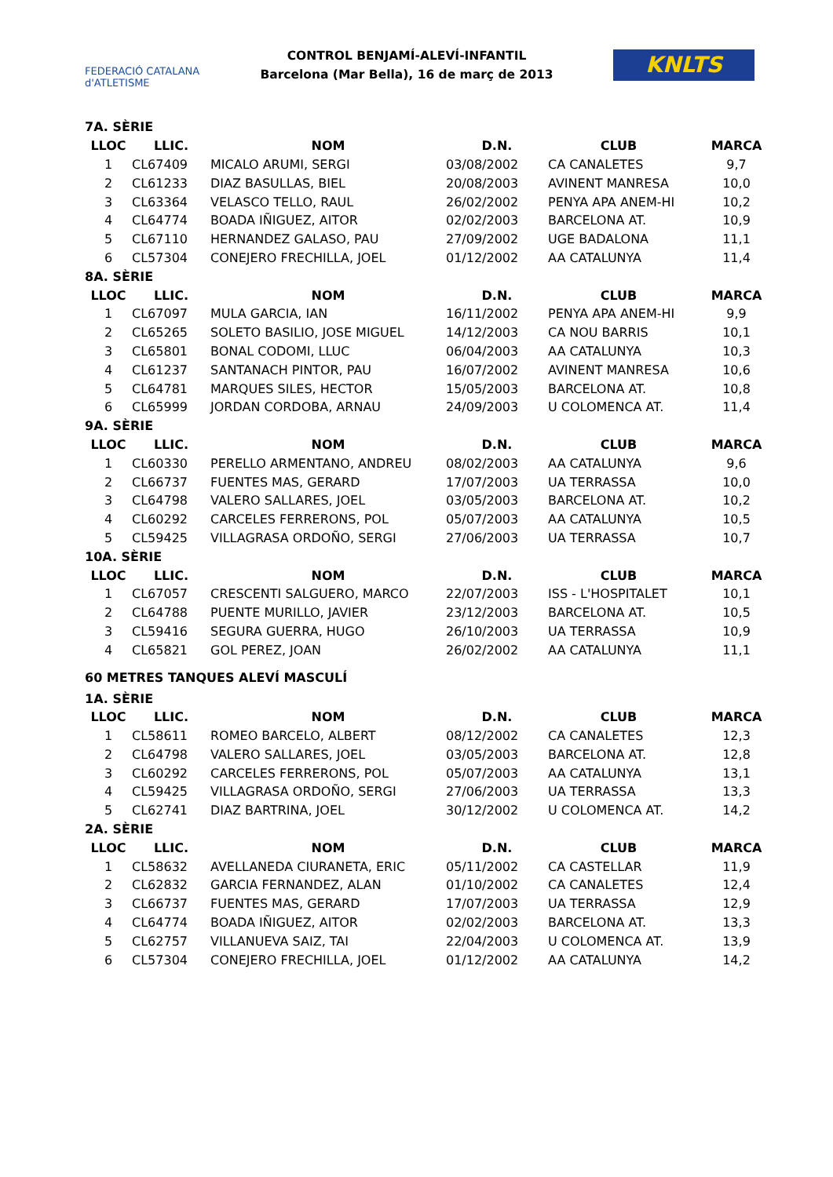FEDERACIÓ CATALANA d'ATLETISME
CONTROL BENJAMÍ-ALEVÍ-INFANTIL
Barcelona (Mar Bella), 16 de març de 2013
KNLTS
| 7A. SÈRIE | | | | | |
| LLOC | LLIC. | NOM | D.N. | CLUB | MARCA |
| 1 | CL67409 | MICALO ARUMI, SERGI | 03/08/2002 | CA CANALETES | 9,7 |
| 2 | CL61233 | DIAZ BASULLAS, BIEL | 20/08/2003 | AVINENT MANRESA | 10,0 |
| 3 | CL63364 | VELASCO TELLO, RAUL | 26/02/2002 | PENYA APA ANEM-HI | 10,2 |
| 4 | CL64774 | BOADA IÑIGUEZ, AITOR | 02/02/2003 | BARCELONA AT. | 10,9 |
| 5 | CL67110 | HERNANDEZ GALASO, PAU | 27/09/2002 | UGE BADALONA | 11,1 |
| 6 | CL57304 | CONEJERO FRECHILLA, JOEL | 01/12/2002 | AA CATALUNYA | 11,4 |
| 8A. SÈRIE | | | | | |
| LLOC | LLIC. | NOM | D.N. | CLUB | MARCA |
| 1 | CL67097 | MULA GARCIA, IAN | 16/11/2002 | PENYA APA ANEM-HI | 9,9 |
| 2 | CL65265 | SOLETO BASILIO, JOSE MIGUEL | 14/12/2003 | CA NOU BARRIS | 10,1 |
| 3 | CL65801 | BONAL CODOMI, LLUC | 06/04/2003 | AA CATALUNYA | 10,3 |
| 4 | CL61237 | SANTANACH PINTOR, PAU | 16/07/2002 | AVINENT MANRESA | 10,6 |
| 5 | CL64781 | MARQUES SILES, HECTOR | 15/05/2003 | BARCELONA AT. | 10,8 |
| 6 | CL65999 | JORDAN CORDOBA, ARNAU | 24/09/2003 | U COLOMENCA AT. | 11,4 |
| 9A. SÈRIE | | | | | |
| LLOC | LLIC. | NOM | D.N. | CLUB | MARCA |
| 1 | CL60330 | PERELLO ARMENTANO, ANDREU | 08/02/2003 | AA CATALUNYA | 9,6 |
| 2 | CL66737 | FUENTES MAS, GERARD | 17/07/2003 | UA TERRASSA | 10,0 |
| 3 | CL64798 | VALERO SALLARES, JOEL | 03/05/2003 | BARCELONA AT. | 10,2 |
| 4 | CL60292 | CARCELES FERRERONS, POL | 05/07/2003 | AA CATALUNYA | 10,5 |
| 5 | CL59425 | VILLAGRASA ORDOÑO, SERGI | 27/06/2003 | UA TERRASSA | 10,7 |
| 10A. SÈRIE | | | | | |
| LLOC | LLIC. | NOM | D.N. | CLUB | MARCA |
| 1 | CL67057 | CRESCENTI SALGUERO, MARCO | 22/07/2003 | ISS - L'HOSPITALET | 10,1 |
| 2 | CL64788 | PUENTE MURILLO, JAVIER | 23/12/2003 | BARCELONA AT. | 10,5 |
| 3 | CL59416 | SEGURA GUERRA, HUGO | 26/10/2003 | UA TERRASSA | 10,9 |
| 4 | CL65821 | GOL PEREZ, JOAN | 26/02/2002 | AA CATALUNYA | 11,1 |
60 METRES TANQUES ALEVÍ MASCULÍ
| 1A. SÈRIE | | | | | |
| LLOC | LLIC. | NOM | D.N. | CLUB | MARCA |
| 1 | CL58611 | ROMEO BARCELO, ALBERT | 08/12/2002 | CA CANALETES | 12,3 |
| 2 | CL64798 | VALERO SALLARES, JOEL | 03/05/2003 | BARCELONA AT. | 12,8 |
| 3 | CL60292 | CARCELES FERRERONS, POL | 05/07/2003 | AA CATALUNYA | 13,1 |
| 4 | CL59425 | VILLAGRASA ORDOÑO, SERGI | 27/06/2003 | UA TERRASSA | 13,3 |
| 5 | CL62741 | DIAZ BARTRINA, JOEL | 30/12/2002 | U COLOMENCA AT. | 14,2 |
| 2A. SÈRIE | | | | | |
| LLOC | LLIC. | NOM | D.N. | CLUB | MARCA |
| 1 | CL58632 | AVELLANEDA CIURANETA, ERIC | 05/11/2002 | CA CASTELLAR | 11,9 |
| 2 | CL62832 | GARCIA FERNANDEZ, ALAN | 01/10/2002 | CA CANALETES | 12,4 |
| 3 | CL66737 | FUENTES MAS, GERARD | 17/07/2003 | UA TERRASSA | 12,9 |
| 4 | CL64774 | BOADA IÑIGUEZ, AITOR | 02/02/2003 | BARCELONA AT. | 13,3 |
| 5 | CL62757 | VILLANUEVA SAIZ, TAI | 22/04/2003 | U COLOMENCA AT. | 13,9 |
| 6 | CL57304 | CONEJERO FRECHILLA, JOEL | 01/12/2002 | AA CATALUNYA | 14,2 |